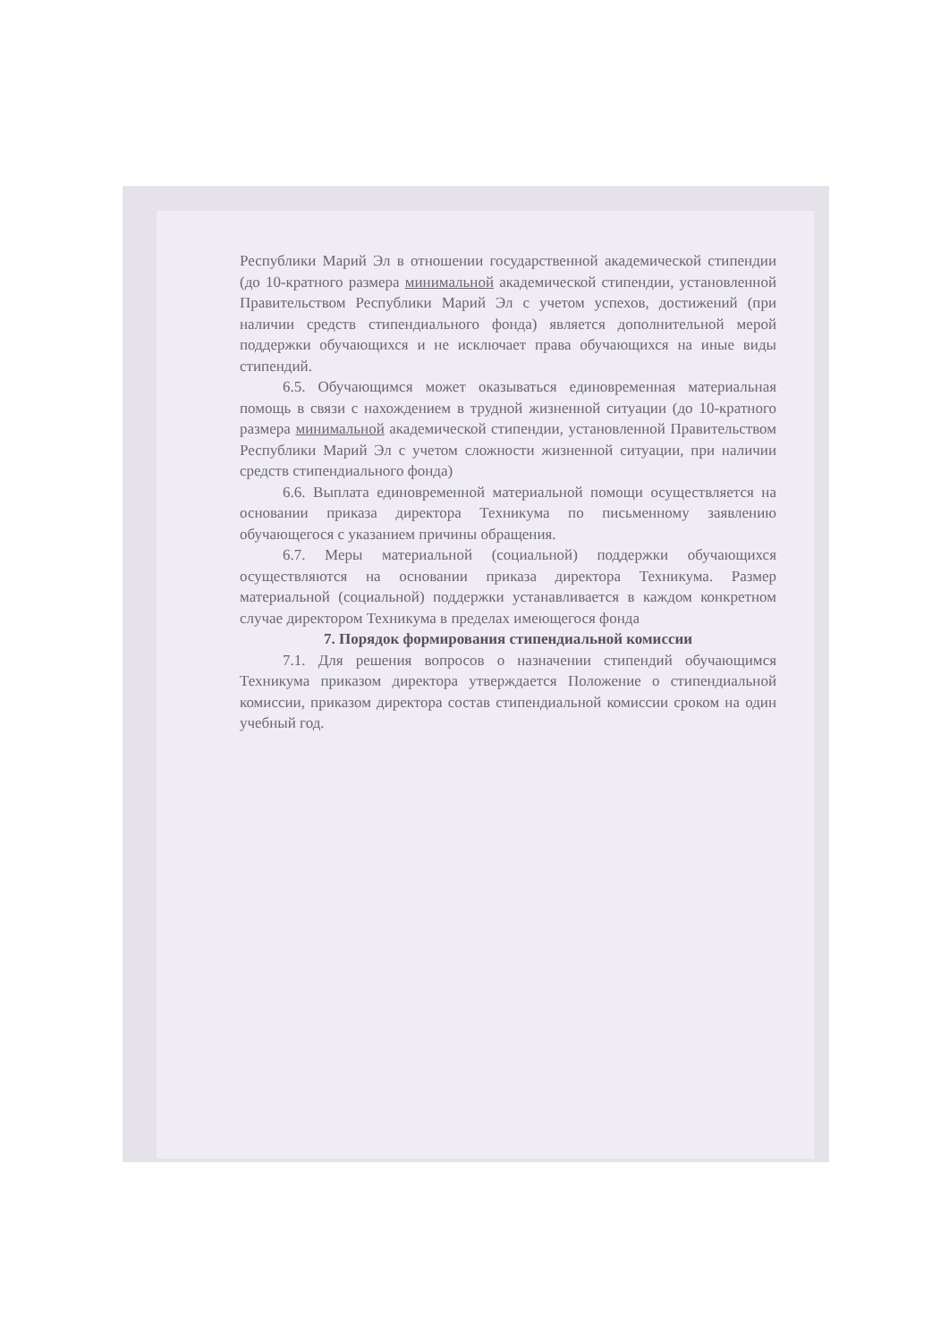Республики Марий Эл в отношении государственной академической стипендии (до 10-кратного размера минимальной академической стипендии, установленной Правительством Республики Марий Эл с учетом успехов, достижений (при наличии средств стипендиального фонда) является дополнительной мерой поддержки обучающихся и не исключает права обучающихся на иные виды стипендий.
6.5. Обучающимся может оказываться единовременная материальная помощь в связи с нахождением в трудной жизненной ситуации (до 10-кратного размера минимальной академической стипендии, установленной Правительством Республики Марий Эл с учетом сложности жизненной ситуации, при наличии средств стипендиального фонда)
6.6. Выплата единовременной материальной помощи осуществляется на основании приказа директора Техникума по письменному заявлению обучающегося с указанием причины обращения.
6.7. Меры материальной (социальной) поддержки обучающихся осуществляются на основании приказа директора Техникума. Размер материальной (социальной) поддержки устанавливается в каждом конкретном случае директором Техникума в пределах имеющегося фонда
7. Порядок формирования стипендиальной комиссии
7.1. Для решения вопросов о назначении стипендий обучающимся Техникума приказом директора утверждается Положение о стипендиальной комиссии, приказом директора состав стипендиальной комиссии сроком на один учебный год.